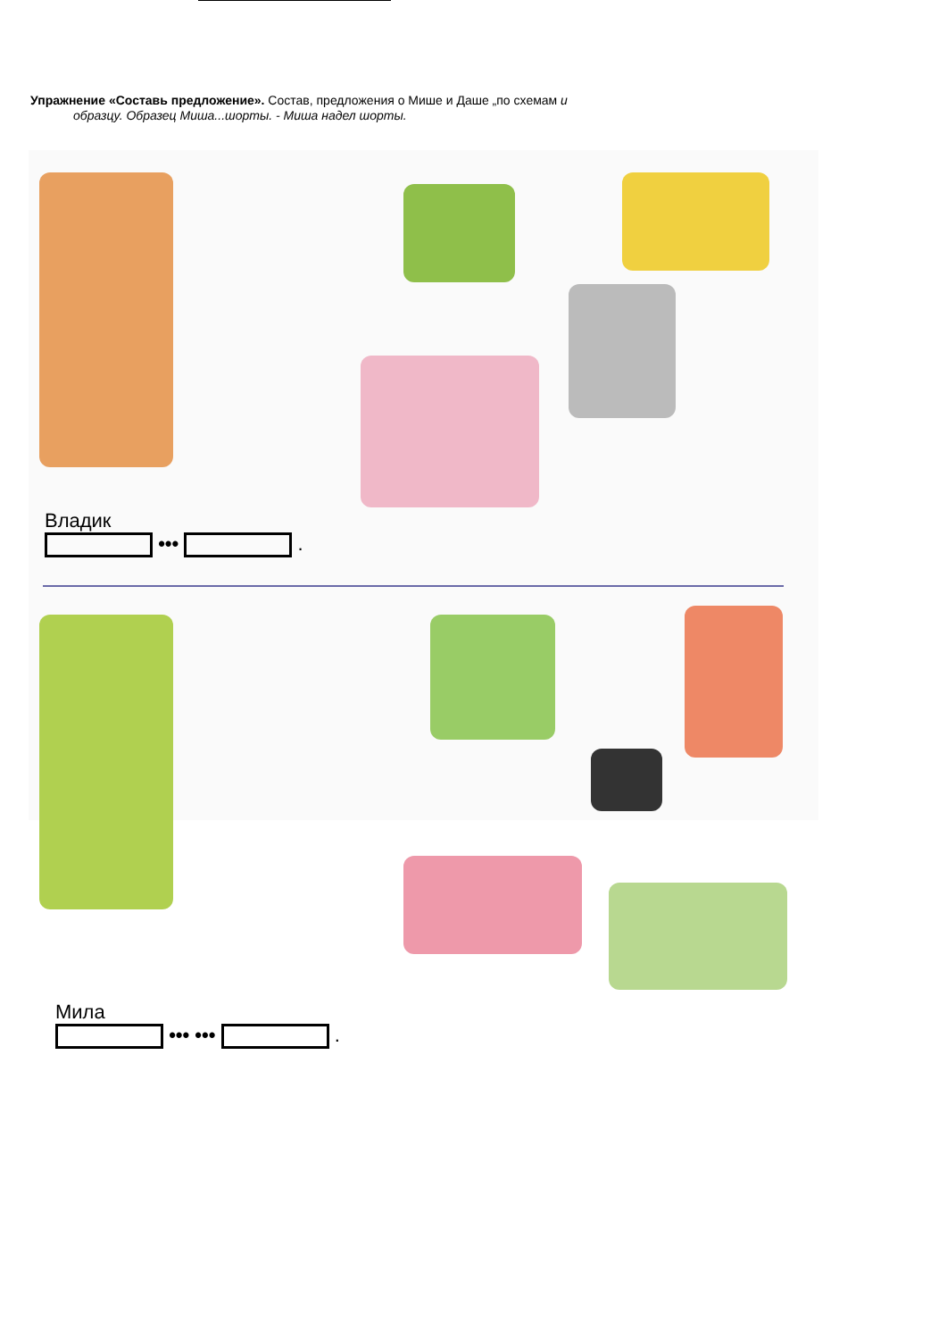Упражнение «Составь предложение». Состав, предложения о Мише и Даше „по схемам и
образцу. Образец Миша...шорты. - Миша надел шорты.
Владик
••• .
Мила
••• ••• .